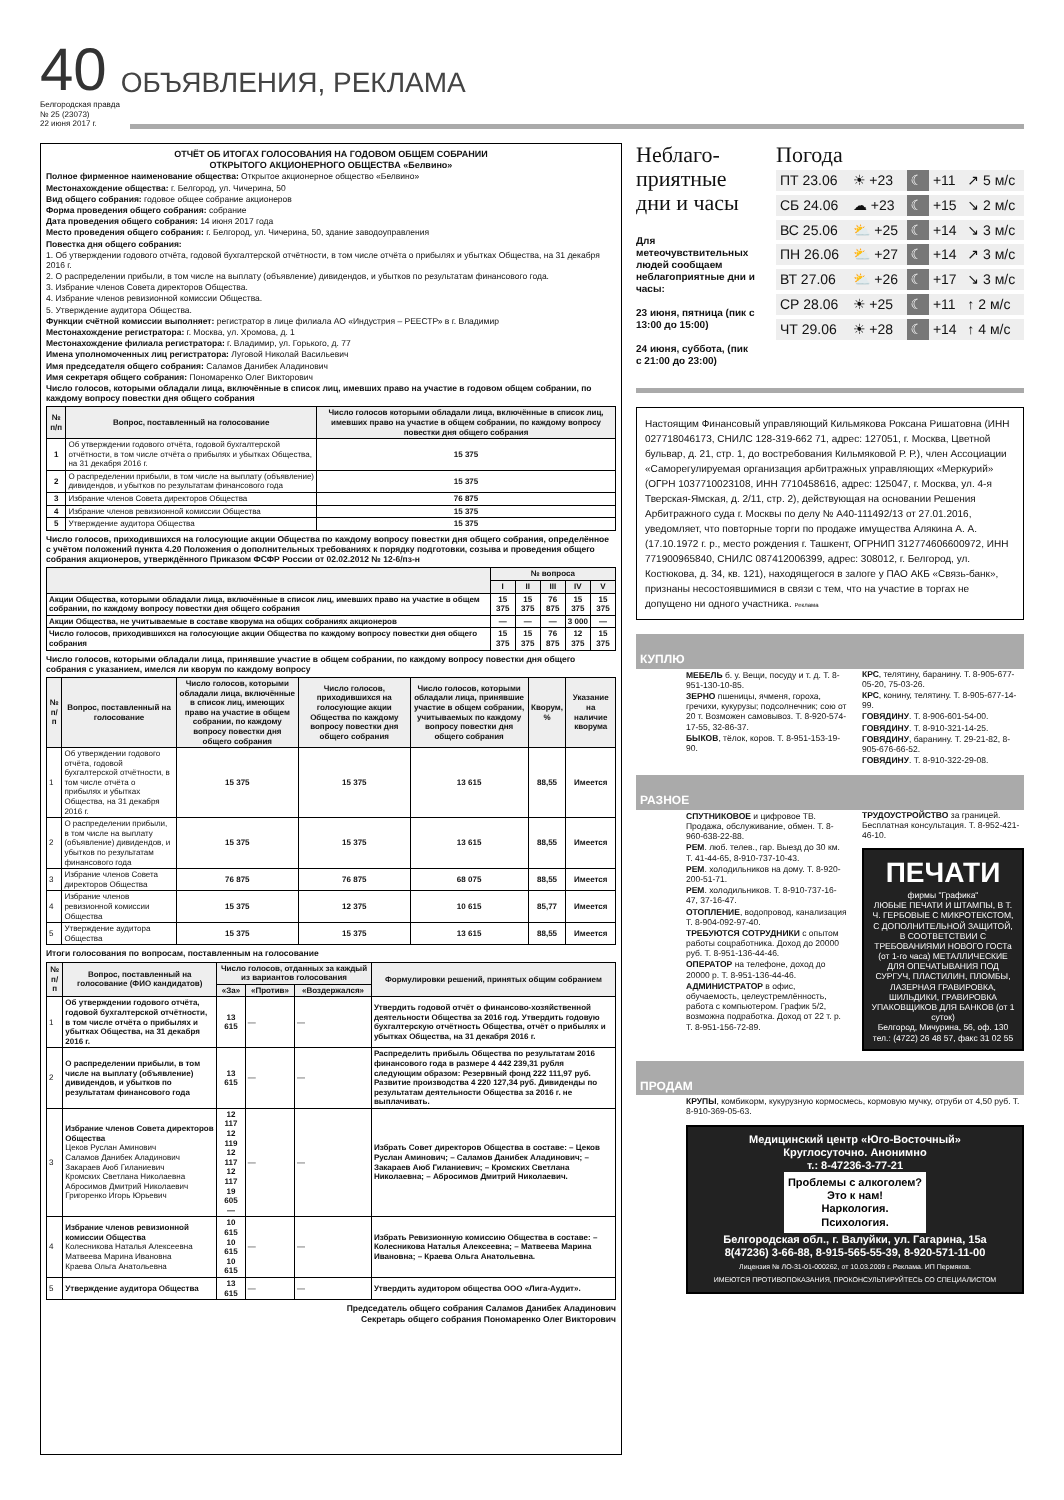40 ОБЪЯВЛЕНИЯ, РЕКЛАМА
Белгородская правда
№ 25 (23073)
22 июня 2017 г.
ОТЧЁТ ОБ ИТОГАХ ГОЛОСОВАНИЯ НА ГОДОВОМ ОБЩЕМ СОБРАНИИ
ОТКРЫТОГО АКЦИОНЕРНОГО ОБЩЕСТВА «Белвино»
Полное фирменное наименование общества: Открытое акционерное общество «Белвино»
Местонахождение общества: г. Белгород, ул. Чичерина, 50
Вид общего собрания: годовое общее собрание акционеров
Форма проведения общего собрания: собрание
Дата проведения общего собрания: 14 июня 2017 года
Место проведения общего собрания: г. Белгород, ул. Чичерина, 50, здание заводоуправления
Повестка дня общего собрания:
1. Об утверждении годового отчёта, годовой бухгалтерской отчётности, в том числе отчёта о прибылях и убытках Общества, на 31 декабря 2016 г.
2. О распределении прибыли, в том числе на выплату (объявление) дивидендов, и убытков по результатам финансового года.
3. Избрание членов Совета директоров Общества.
4. Избрание членов ревизионной комиссии Общества.
5. Утверждение аудитора Общества.
Функции счётной комиссии выполняет: регистратор в лице филиала АО «Индустрия – РЕЕСТР» в г. Владимир
Местонахождение регистратора: г. Москва, ул. Хромова, д. 1
Местонахождение филиала регистратора: г. Владимир, ул. Горького, д. 77
Имена уполномоченных лиц регистратора: Луговой Николай Васильевич
Имя председателя общего собрания: Саламов Данибек Аладинович
Имя секретаря общего собрания: Пономаренко Олег Викторович
Число голосов, которыми обладали лица, включённые в список лиц, имевших право на участие в годовом общем собрании, по каждому вопросу повестки дня общего собрания
| № п/п | Вопрос, поставленный на голосование | Число голосов которыми обладали лица, включённые в список лиц, имевших право на участие в общем собрании, по каждому вопросу повестки дня общего собрания |
| --- | --- | --- |
| 1 | Об утверждении годового отчёта, годовой бухгалтерской отчётности, в том числе отчёта о прибылях и убытках Общества, на 31 декабря 2016 г. | 15 375 |
| 2 | О распределении прибыли, в том числе на выплату (объявление) дивидендов, и убытков по результатам финансового года | 15 375 |
| 3 | Избрание членов Совета директоров Общества | 76 875 |
| 4 | Избрание членов ревизионной комиссии Общества | 15 375 |
| 5 | Утверждение аудитора Общества | 15 375 |
Число голосов, приходившихся на голосующие акции Общества по каждому вопросу повестки дня общего собрания, определённое с учётом положений пункта 4.20 Положения о дополнительных требованиях к порядку подготовки, созыва и проведения общего собрания акционеров, утверждённого Приказом ФСФР России от 02.02.2012 № 12-6/пз-н
| | № вопроса | | | | |
| --- | --- | --- | --- | --- | --- |
| | I | II | III | IV | V |
| Акции Общества, которыми обладали лица, включённые в список лиц, имевших право на участие в общем собрании, по каждому вопросу повестки дня общего собрания | 15 375 | 15 375 | 76 875 | 15 375 | 15 375 |
| Акции Общества, не учитываемые в составе кворума на общих собраниях акционеров | — | — | — | 3 000 | — |
| Число голосов, приходившихся на голосующие акции Общества по каждому вопросу повестки дня общего собрания | 15 375 | 15 375 | 76 875 | 12 375 | 15 375 |
Число голосов, которыми обладали лица, принявшие участие в общем собрании, по каждому вопросу повестки дня общего собрания с указанием, имелся ли кворум по каждому вопросу
| № п/п | Вопрос, поставленный на голосование | Число голосов, которыми обладали лица, включённые в список лиц, имеющих право на участие в общем собрании, по каждому вопросу повестки дня общего собрания | Число голосов, приходившихся на голосующие акции Общества по каждому вопросу повестки дня общего собрания | Число голосов, которыми обладали лица, принявшие участие в общем собрании, учитываемых по каждому вопросу повестки дня общего собрания | Кворум, % | Указание на наличие кворума |
| --- | --- | --- | --- | --- | --- | --- |
| 1 | Об утверждении годового отчёта, годовой бухгалтерской отчётности, в том числе отчёта о прибылях и убытках Общества, на 31 декабря 2016 г. | 15 375 | 15 375 | 13 615 | 88,55 | Имеется |
| 2 | О распределении прибыли, в том числе на выплату (объявление) дивидендов, и убытков по результатам финансового года | 15 375 | 15 375 | 13 615 | 88,55 | Имеется |
| 3 | Избрание членов Совета директоров Общества | 76 875 | 76 875 | 68 075 | 88,55 | Имеется |
| 4 | Избрание членов ревизионной комиссии Общества | 15 375 | 12 375 | 10 615 | 85,77 | Имеется |
| 5 | Утверждение аудитора Общества | 15 375 | 15 375 | 13 615 | 88,55 | Имеется |
Итоги голосования по вопросам, поставленным на голосование
| № п/п | Вопрос, поставленный на голосование (ФИО кандидатов) | Число голосов, отданных за каждый из вариантов голосования | | | Формулировки решений, принятых общим собранием |
| --- | --- | --- | --- | --- | --- |
| | | «За» | «Против» | «Воздержался» | |
| 1 | Об утверждении годового отчёта, годовой бухгалтерской отчётности, в том числе отчёта о прибылях и убытках Общества, на 31 декабря 2016 г. | 13 615 | — | — | Утвердить годовой отчёт о финансово-хозяйственной деятельности Общества за 2016 год. Утвердить годовую бухгалтерскую отчётность Общества, отчёт о прибылях и убытках Общества, на 31 декабря 2016 г. |
| 2 | О распределении прибыли, в том числе на выплату (объявление) дивидендов, и убытков по результатам финансового года | 13 615 | — | — | Распределить прибыль Общества по результатам 2016 финансового года в размере 4 442 239,31 рубля следующим образом: Резервный фонд 222 111,97 руб. Развитие производства 4 220 127,34 руб. Дивиденды по результатам деятельности Общества за 2016 г. не выплачивать. |
| 3 | Избрание членов Совета директоров Общества Цеков Руслан Аминович Саламов Данибек Аладинович Закараев Аюб Гиланиевич Кромских Светлана Николаевна Абросимов Дмитрий Николаевич Григоренко Игорь Юрьевич | 12 117 12 119 12 117 12 117 19 605 — | — | — | Избрать Совет директоров Общества в составе: – Цеков Руслан Аминович; – Саламов Данибек Аладинович; – Закараев Аюб Гиланиевич; – Кромских Светлана Николаевна; – Абросимов Дмитрий Николаевич. |
| 4 | Избрание членов ревизионной комиссии Общества Колесникова Наталья Алексеевна Матвеева Марина Ивановна Краева Ольга Анатольевна | 10 615 10 615 10 615 | — | — | Избрать Ревизионную комиссию Общества в составе: – Колесникова Наталья Алексеевна; – Матвеева Марина Ивановна; – Краева Ольга Анатольевна. |
| 5 | Утверждение аудитора Общества | 13 615 | — | — | Утвердить аудитором общества ООО «Лига-Аудит». |
Председатель общего собрания Саламов Данибек Аладинович
Секретарь общего собрания Пономаренко Олег Викторович
Неблаго-приятные дни и часы
Для метеочувствительных людей сообщаем неблагоприятные дни и часы:
23 июня, пятница (пик с 13:00 до 15:00)
24 июня, суббота, (пик с 21:00 до 23:00)
Погода
| ПТ 23.06 | ☀ +23 | ☾ | +11 | ↗ 5 м/с |
| СБ 24.06 | ☁ +23 | ☾ | +15 | ↘ 2 м/с |
| ВС 25.06 | ⛅ +25 | ☾ | +14 | ↘ 3 м/с |
| ПН 26.06 | ⛅ +27 | ☾ | +14 | ↗ 3 м/с |
| ВТ 27.06 | ⛅ +26 | ☾ | +17 | ↘ 3 м/с |
| СР 28.06 | ☀ +25 | ☾ | +11 | ↑ 2 м/с |
| ЧТ 29.06 | ☀ +28 | ☾ | +14 | ↑ 4 м/с |
Настоящим Финансовый управляющий Кильмякова Роксана Ришатовна (ИНН 027718046173, СНИЛС 128-319-662 71, адрес: 127051, г. Москва, Цветной бульвар, д. 21, стр. 1, до востребования Кильмяковой Р. Р.), член Ассоциации «Саморегулируемая организация арбитражных управляющих «Меркурий» (ОГРН 1037710023108, ИНН 7710458616, адрес: 125047, г. Москва, ул. 4-я Тверская-Ямская, д. 2/11, стр. 2), действующая на основании Решения Арбитражного суда г. Москвы по делу № А40-111492/13 от 27.01.2016, уведомляет, что повторные торги по продаже имущества Алякина А. А. (17.10.1972 г. р., место рождения г. Ташкент, ОГРНИП 312774606600972, ИНН 771900965840, СНИЛС 087412006399, адрес: 308012, г. Белгород, ул. Костюкова, д. 34, кв. 121), находящегося в залоге у ПАО АКБ «Связь-банк», признаны несостоявшимися в связи с тем, что на участие в торгах не допущено ни одного участника. Реклама
КУПЛЮ
МЕБЕЛЬ б. у. Вещи, посуду и т. д. Т. 8-951-130-10-85.
ЗЕРНО пшеницы, ячменя, гороха, гречихи, кукурузы; подсолнечник; сою от 20 т. Возможен самовывоз. Т. 8-920-574-17-55, 32-86-37.
БЫКОВ, тёлок, коров. Т. 8-951-153-19-90.
КРС, телятину, баранину. Т. 8-905-677-05-20, 75-03-26.
КРС, конину, телятину. Т. 8-905-677-14-99.
ГОВЯДИНУ. Т. 8-906-601-54-00.
ГОВЯДИНУ. Т. 8-910-321-14-25.
ГОВЯДИНУ, баранину. Т. 29-21-82, 8-905-676-66-52.
ГОВЯДИНУ. Т. 8-910-322-29-08.
РАЗНОЕ
СПУТНИКОВОЕ и цифровое ТВ. Продажа, обслуживание, обмен. Т. 8-960-638-22-88.
РЕМ. люб. телев., гар. Выезд до 30 км. Т. 41-44-65, 8-910-737-10-43.
РЕМ. холодильников на дому. Т. 8-920-200-51-71.
РЕМ. холодильников. Т. 8-910-737-16-47, 37-16-47.
ОТОПЛЕНИЕ, водопровод, канализация Т. 8-904-092-97-40.
ТРЕБУЮТСЯ СОТРУДНИКИ с опытом работы соцработника. Доход до 20000 руб. Т. 8-951-136-44-46.
ОПЕРАТОР на телефоне, доход до 20000 р. Т. 8-951-136-44-46.
АДМИНИСТРАТОР в офис, обучаемость, целеустремлённость, работа с компьютером. График 5/2, возможна подработка. Доход от 22 т. р. Т. 8-951-156-72-89.
ТРУДОУСТРОЙСТВО за границей. Бесплатная консультация. Т. 8-952-421-46-10.
ПЕЧАТИ
фирмы "Графика"
ЛЮБЫЕ ПЕЧАТИ И ШТАМПЫ, В Т. Ч. ГЕРБОВЫЕ С МИКРОТЕКСТОМ, С ДОПОЛНИТЕЛЬНОЙ ЗАЩИТОЙ, В СООТВЕТСТВИИ С ТРЕБОВАНИЯМИ НОВОГО ГОСТа (от 1-го часа) МЕТАЛЛИЧЕСКИЕ ДЛЯ ОПЕЧАТЫВАНИЯ ПОД СУРГУЧ, ПЛАСТИЛИН, ПЛОМБЫ, ЛАЗЕРНАЯ ГРАВИРОВКА, ШИЛЬДИКИ, ГРАВИРОВКА УПАКОВЩИКОВ ДЛЯ БАНКОВ (от 1 суток)
Белгород, Мичурина, 56, оф. 130 тел.: (4722) 26 48 57, факс 31 02 55
ПРОДАМ
КРУПЫ, комбикорм, кукурузную кормосмесь, кормовую мучку, отруби от 4,50 руб. Т. 8-910-369-05-63.
Медицинский центр «Юго-Восточный»
Круглосуточно. Анонимно
т.: 8-47236-3-77-21
Проблемы с алкоголем?
Это к нам!
Наркология.
Психология.
Белгородская обл., г. Валуйки, ул. Гагарина, 15а
8(47236) 3-66-88, 8-915-565-55-39, 8-920-571-11-00
Лицензия № ЛО-31-01-000262, от 10.03.2009 г. Реклама. ИП Пермяков.
ИМЕЮТСЯ ПРОТИВОПОКАЗАНИЯ, ПРОКОНСУЛЬТИРУЙТЕСЬ СО СПЕЦИАЛИСТОМ